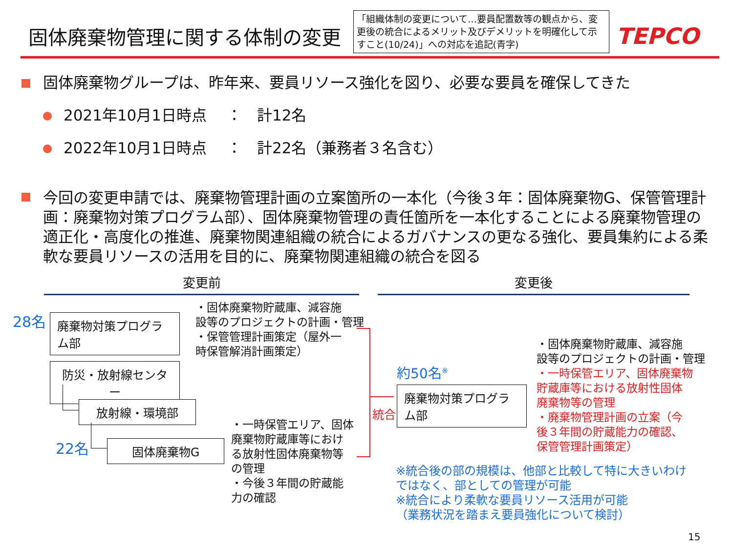固体廃棄物管理に関する体制の変更
「組織体制の変更について…要員配置数等の観点から、変更後の統合によるメリット及びデメリットを明確化して示すこと(10/24)」への対応を追記(青字)
TEPCO
固体廃棄物グループは、昨年来、要員リソース強化を図り、必要な要員を確保してきた
2021年10月1日時点　 ：　計12名
2022年10月1日時点　 ：　計22名（兼務者３名含む）
今回の変更申請では、廃棄物管理計画の立案箇所の一本化（今後３年：固体廃棄物G、保管管理計画：廃棄物対策プログラム部）、固体廃棄物管理の責任箇所を一本化することによる廃棄物管理の適正化・高度化の推進、廃棄物関連組織の統合によるガバナンスの更なる強化、要員集約による柔軟な要員リソースの活用を目的に、廃棄物関連組織の統合を図る
変更前 変更後
28名
廃棄物対策プログラム部
・固体廃棄物貯蔵庫、減容施
設等のプロジェクトの計画・管理
・保管管理計画策定（屋外一
時保管解消計画策定）
防災・放射線センター
放射線・環境部
22名 固体廃棄物G
・一時保管エリア、固体
廃棄物貯蔵庫等におけ
る放射性固体廃棄物等
の管理
・今後３年間の貯蔵能
力の確認
統合
約50名<sup>※</sup>
廃棄物対策プログラム部
・固体廃棄物貯蔵庫、減容施
設等のプロジェクトの計画・管理
・一時保管エリア、固体廃棄物
貯蔵庫等における放射性固体
廃棄物等の管理
・廃棄物管理計画の立案（今
後３年間の貯蔵能力の確認、
保管管理計画策定）
※統合後の部の規模は、他部と比較して特に大きいわけ
ではなく、部としての管理が可能
※統合により柔軟な要員リソース活用が可能
（業務状況を踏まえ要員強化について検討）
15